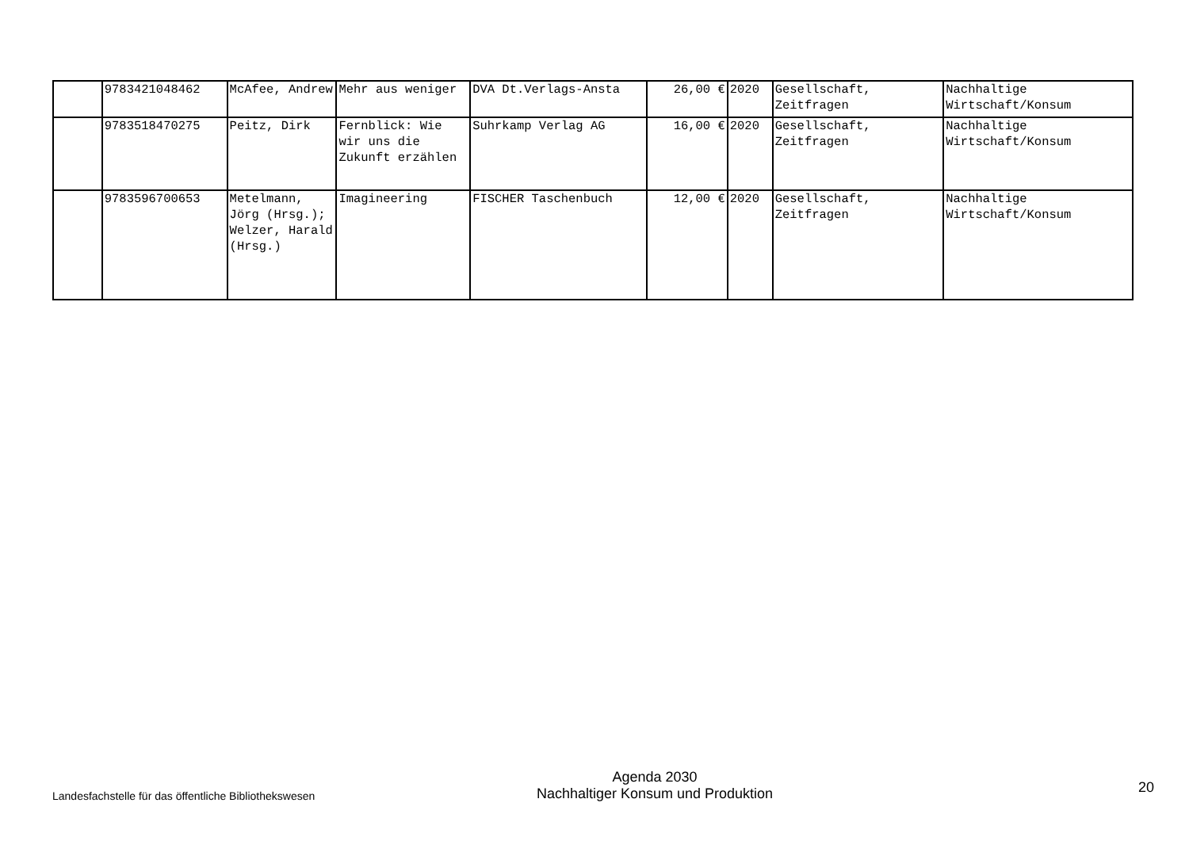| | 9783421048462 | McAfee, Andrew | Mehr aus weniger | DVA Dt.Verlags-Ansta | 26,00 € | 2020 | Gesellschaft, Zeitfragen | Nachhaltige Wirtschaft/Konsum |
| | 9783518470275 | Peitz, Dirk | Fernblick: Wie wir uns die Zukunft erzählen | Suhrkamp Verlag AG | 16,00 € | 2020 | Gesellschaft, Zeitfragen | Nachhaltige Wirtschaft/Konsum |
| | 9783596700653 | Metelmann, Jörg (Hrsg.); Welzer, Harald (Hrsg.) | Imagineering | FISCHER Taschenbuch | 12,00 € | 2020 | Gesellschaft, Zeitfragen | Nachhaltige Wirtschaft/Konsum |
Landesfachstelle für das öffentliche Bibliothekswesen
Agenda 2030
Nachhaltiger Konsum und Produktion
20